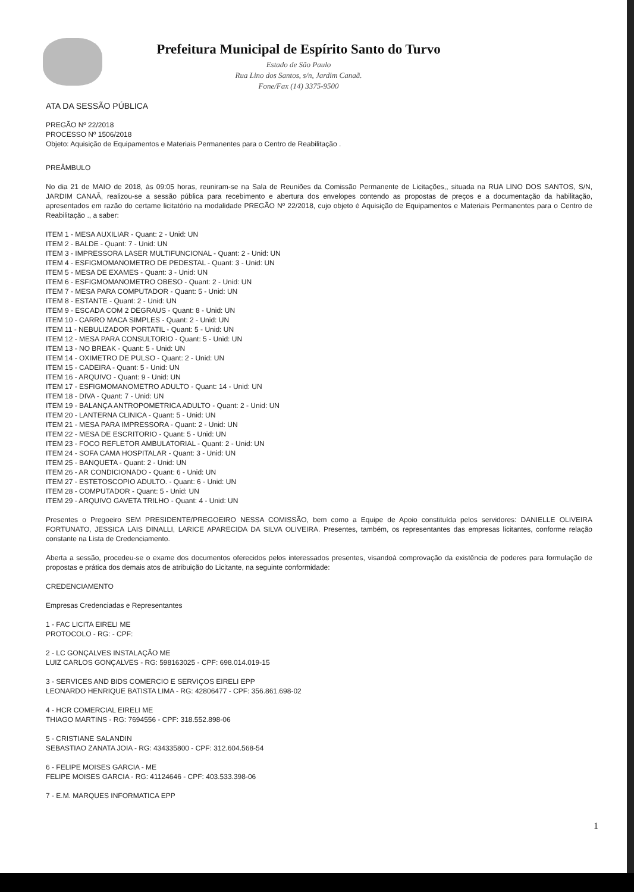Prefeitura Municipal de Espírito Santo do Turvo
Estado de São Paulo
Rua Lino dos Santos, s/n, Jardim Canaã.
Fone/Fax (14) 3375-9500
ATA DA SESSÃO PÚBLICA
PREGÃO Nº 22/2018
PROCESSO Nº 1506/2018
Objeto: Aquisição de Equipamentos e Materiais Permanentes para o Centro de Reabilitação .
PREÂMBULO
No dia 21 de MAIO de 2018, às 09:05 horas, reuniram-se na Sala de Reuniões da Comissão Permanente de Licitações,, situada na RUA LINO DOS SANTOS, S/N, JARDIM CANAÃ, realizou-se a sessão pública para recebimento e abertura dos envelopes contendo as propostas de preços e a documentação da habilitação, apresentados em razão do certame licitatório na modalidade PREGÃO Nº 22/2018, cujo objeto é Aquisição de Equipamentos e Materiais Permanentes para o Centro de Reabilitação ., a saber:
ITEM 1 - MESA AUXILIAR - Quant: 2 - Unid: UN
ITEM 2 - BALDE - Quant: 7 - Unid: UN
ITEM 3 - IMPRESSORA LASER MULTIFUNCIONAL - Quant: 2 - Unid: UN
ITEM 4 - ESFIGMOMANOMETRO DE PEDESTAL - Quant: 3 - Unid: UN
ITEM 5 - MESA DE EXAMES - Quant: 3 - Unid: UN
ITEM 6 - ESFIGMOMANOMETRO OBESO - Quant: 2 - Unid: UN
ITEM 7 - MESA PARA COMPUTADOR - Quant: 5 - Unid: UN
ITEM 8 - ESTANTE - Quant: 2 - Unid: UN
ITEM 9 - ESCADA COM 2 DEGRAUS - Quant: 8 - Unid: UN
ITEM 10 - CARRO MACA SIMPLES - Quant: 2 - Unid: UN
ITEM 11 - NEBULIZADOR PORTATIL - Quant: 5 - Unid: UN
ITEM 12 - MESA PARA CONSULTORIO - Quant: 5 - Unid: UN
ITEM 13 - NO BREAK - Quant: 5 - Unid: UN
ITEM 14 - OXIMETRO DE PULSO - Quant: 2 - Unid: UN
ITEM 15 - CADEIRA - Quant: 5 - Unid: UN
ITEM 16 - ARQUIVO - Quant: 9 - Unid: UN
ITEM 17 - ESFIGMOMANOMETRO ADULTO - Quant: 14 - Unid: UN
ITEM 18 - DIVA - Quant: 7 - Unid: UN
ITEM 19 - BALANÇA ANTROPOMETRICA ADULTO - Quant: 2 - Unid: UN
ITEM 20 - LANTERNA CLINICA - Quant: 5 - Unid: UN
ITEM 21 - MESA PARA IMPRESSORA - Quant: 2 - Unid: UN
ITEM 22 - MESA DE ESCRITORIO - Quant: 5 - Unid: UN
ITEM 23 - FOCO REFLETOR AMBULATORIAL - Quant: 2 - Unid: UN
ITEM 24 - SOFA CAMA HOSPITALAR - Quant: 3 - Unid: UN
ITEM 25 - BANQUETA - Quant: 2 - Unid: UN
ITEM 26 - AR CONDICIONADO - Quant: 6 - Unid: UN
ITEM 27 - ESTETOSCOPIO ADULTO. - Quant: 6 - Unid: UN
ITEM 28 - COMPUTADOR - Quant: 5 - Unid: UN
ITEM 29 - ARQUIVO GAVETA TRILHO - Quant: 4 - Unid: UN
Presentes o Pregoeiro SEM PRESIDENTE/PREGOEIRO NESSA COMISSÃO, bem como a Equipe de Apoio constituída pelos servidores: DANIELLE OLIVEIRA FORTUNATO, JESSICA LAIS DINALLI, LARICE APARECIDA DA SILVA OLIVEIRA. Presentes, também, os representantes das empresas licitantes, conforme relação constante na Lista de Credenciamento.
Aberta a sessão, procedeu-se o exame dos documentos oferecidos pelos interessados presentes, visandoà comprovação da existência de poderes para formulação de propostas e prática dos demais atos de atribuição do Licitante, na seguinte conformidade:
CREDENCIAMENTO
Empresas Credenciadas e Representantes
1 - FAC LICITA EIRELI ME
PROTOCOLO - RG: - CPF:
2 - LC GONÇALVES INSTALAÇÃO ME
LUIZ CARLOS GONÇALVES - RG: 598163025 - CPF: 698.014.019-15
3 - SERVICES AND BIDS COMERCIO E SERVIÇOS EIRELI EPP
LEONARDO HENRIQUE BATISTA LIMA - RG: 42806477 - CPF: 356.861.698-02
4 - HCR COMERCIAL EIRELI ME
THIAGO MARTINS - RG: 7694556 - CPF: 318.552.898-06
5 - CRISTIANE SALANDIN
SEBASTIAO ZANATA JOIA - RG: 434335800 - CPF: 312.604.568-54
6 - FELIPE MOISES GARCIA - ME
FELIPE MOISES GARCIA - RG: 41124646 - CPF: 403.533.398-06
7 - E.M. MARQUES INFORMATICA EPP
1